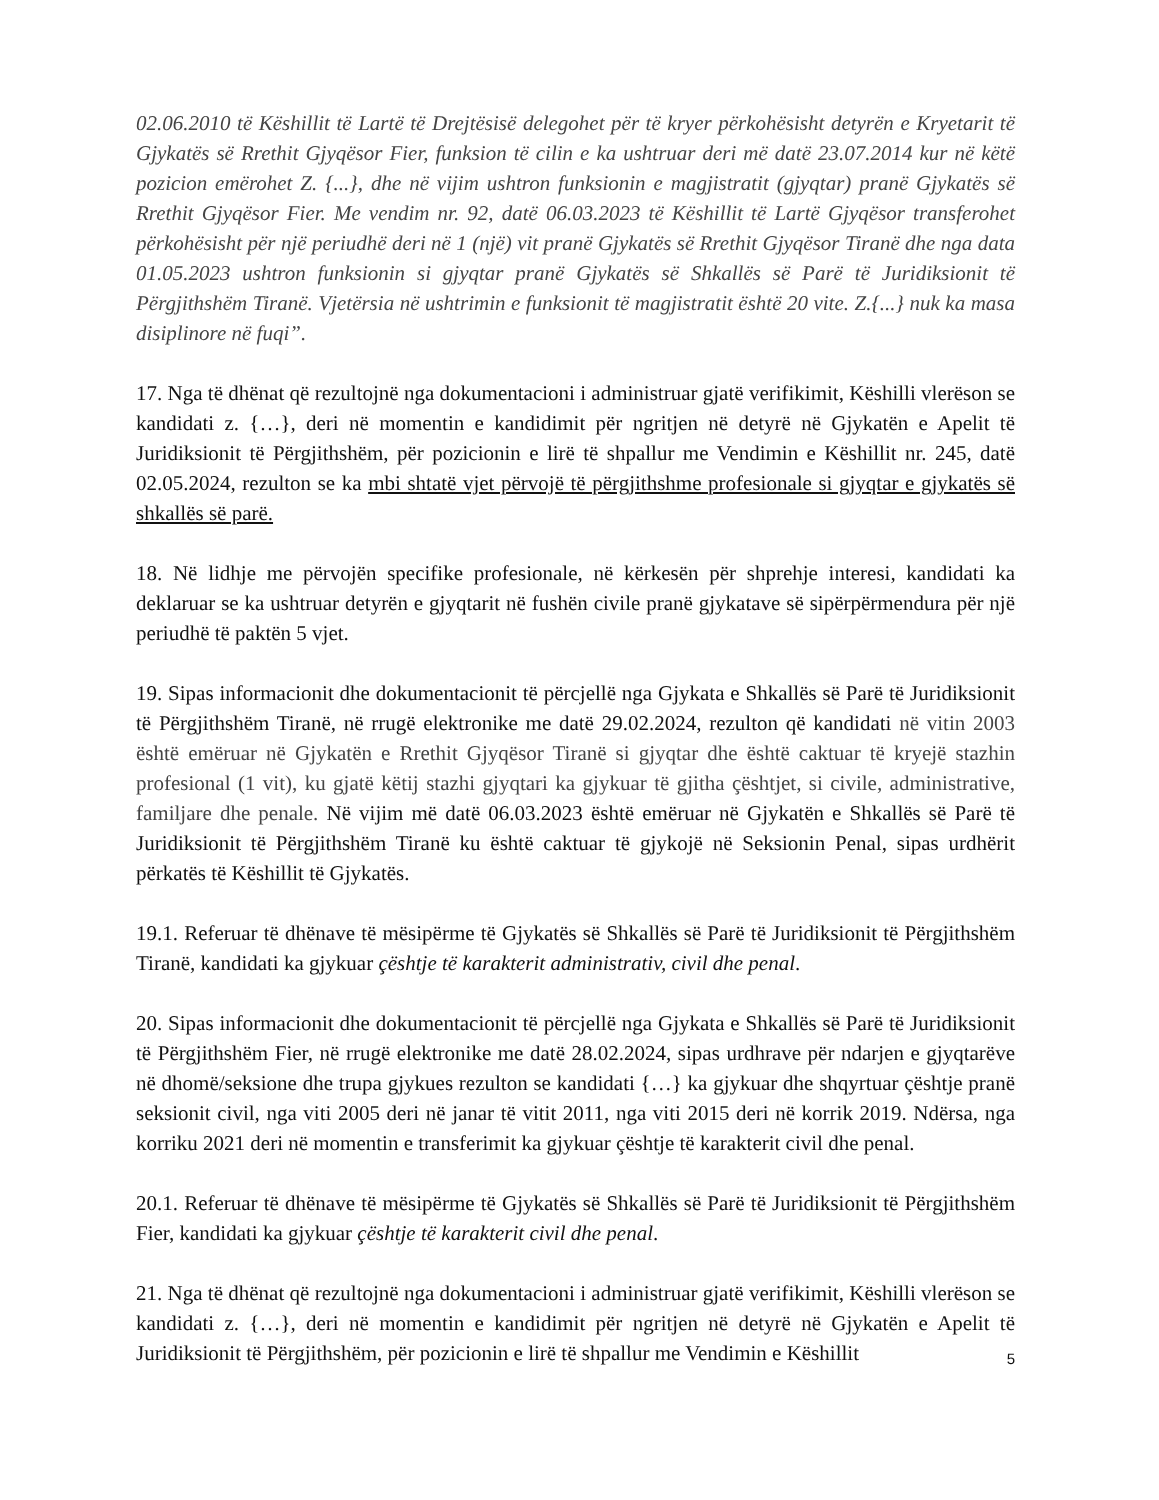02.06.2010 të Këshillit të Lartë të Drejtësisë delegohet për të kryer përkohësisht detyrën e Kryetarit të Gjykatës së Rrethit Gjyqësor Fier, funksion të cilin e ka ushtruar deri më datë 23.07.2014 kur në këtë pozicion emërohet Z. {...}, dhe në vijim ushtron funksionin e magjistratit (gjyqtar) pranë Gjykatës së Rrethit Gjyqësor Fier. Me vendim nr. 92, datë 06.03.2023 të Këshillit të Lartë Gjyqësor transferohet përkohësisht për një periudhë deri në 1 (një) vit pranë Gjykatës së Rrethit Gjyqësor Tiranë dhe nga data 01.05.2023 ushtron funksionin si gjyqtar pranë Gjykatës së Shkallës së Parë të Juridiksionit të Përgjithshëm Tiranë. Vjetërsia në ushtrimin e funksionit të magjistratit është 20 vite. Z.{...} nuk ka masa disiplinore në fuqi”.
17. Nga të dhënat që rezultojnë nga dokumentacioni i administruar gjatë verifikimit, Këshilli vlerëson se kandidati z. {…}, deri në momentin e kandidimit për ngritjen në detyrë në Gjykatën e Apelit të Juridiksionit të Përgjithshëm, për pozicionin e lirë të shpallur me Vendimin e Këshillit nr. 245, datë 02.05.2024, rezulton se ka mbi shtatë vjet përvojë të përgjithshme profesionale si gjyqtar e gjykatës së shkallës së parë.
18. Në lidhje me përvojën specifike profesionale, në kërkesën për shprehje interesi, kandidati ka deklaruar se ka ushtruar detyrën e gjyqtarit në fushën civile pranë gjykatave së sipërpërmendura për një periudhë të paktën 5 vjet.
19. Sipas informacionit dhe dokumentacionit të përcjellë nga Gjykata e Shkallës së Parë të Juridiksionit të Përgjithshëm Tiranë, në rrugë elektronike me datë 29.02.2024, rezulton që kandidati në vitin 2003 është emëruar në Gjykatën e Rrethit Gjyqësor Tiranë si gjyqtar dhe është caktuar të kryejë stazhin profesional (1 vit), ku gjatë këtij stazhi gjyqtari ka gjykuar të gjitha çështjet, si civile, administrative, familjare dhe penale. Në vijim më datë 06.03.2023 është emëruar në Gjykatën e Shkallës së Parë të Juridiksionit të Përgjithshëm Tiranë ku është caktuar të gjykojë në Seksionin Penal, sipas urdhërit përkatës të Këshillit të Gjykatës.
19.1. Referuar të dhënave të mësipërme të Gjykatës së Shkallës së Parë të Juridiksionit të Përgjithshëm Tiranë, kandidati ka gjykuar çështje të karakterit administrativ, civil dhe penal.
20. Sipas informacionit dhe dokumentacionit të përcjellë nga Gjykata e Shkallës së Parë të Juridiksionit të Përgjithshëm Fier, në rrugë elektronike me datë 28.02.2024, sipas urdhrave për ndarjen e gjyqtarëve në dhomë/seksione dhe trupa gjykues rezulton se kandidati {…} ka gjykuar dhe shqyrtuar çështje pranë seksionit civil, nga viti 2005 deri në janar të vitit 2011, nga viti 2015 deri në korrik 2019. Ndërsa, nga korriku 2021 deri në momentin e transferimit ka gjykuar çështje të karakterit civil dhe penal.
20.1. Referuar të dhënave të mësipërme të Gjykatës së Shkallës së Parë të Juridiksionit të Përgjithshëm Fier, kandidati ka gjykuar çështje të karakterit civil dhe penal.
21. Nga të dhënat që rezultojnë nga dokumentacioni i administruar gjatë verifikimit, Këshilli vlerëson se kandidati z. {…}, deri në momentin e kandidimit për ngritjen në detyrë në Gjykatën e Apelit të Juridiksionit të Përgjithshëm, për pozicionin e lirë të shpallur me Vendimin e Këshillit
5